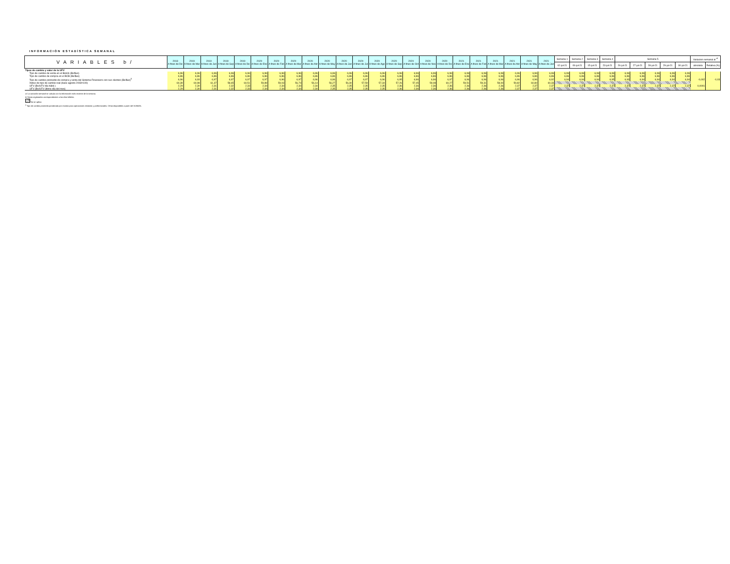INFORMACIÓN ESTADÍSTICA SEMANAL
| VARIABLES b/ | 2018 A fines de Dic | 2019 A fines de Mar | 2019 A fines de Jun | 2019 A fines de Sep | 2019 A fines de Dic | 2020 A fines de Ene | 2020 A fines de Feb | 2020 A fines de Mar | 2020 A fines de Abr | 2020 A fines de May | 2020 A fines de Jun | 2020 A fines de Jul | 2020 A fines de Ago | 2020 A fines de Sep | 2020 A fines de Oct | 2020 A fines de Nov | 2020 A fines de Dic | 2021 A fines de Ene | 2021 A fines de Feb | 2021 A fines de Mar | 2021 A fines de Abr | 2021 A fines de May | 2021 A fines de Jun | Semana 1 | Semana 2 | Semana 3 | Semana 4 | Semana 5 | | | | | Variacion semanal al <sup>a/</sup> | |
| --- | --- | --- | --- | --- | --- | --- | --- | --- | --- | --- | --- | --- | --- | --- | --- | --- | --- | --- | --- | --- | --- | --- | --- | --- | --- | --- | --- | --- | --- | --- | --- | --- | --- | --- |
| | | | | | | | | | | | | | | | | | | | | | | | | 02-jul-21 | 09-jul-21 | 15-jul-21 | 23-jul-21 | 26-jul-21 | 27-jul-21 | 28-jul-21 | 29-jul-21 | 30-jul-21 | absoluta | Relativa (%) |
| Tipos de cambio y valor de la UFV | | | | | | | | | | | | | | | | | | | | | | | | | | | | | | | | | | |
| Tipo de cambio de venta en el Bolsín (Bs/$us) | 6,96 | 6,96 | 6,96 | 6,96 | 6,96 | 6,96 | 6,96 | 6,96 | 6,96 | 6,96 | 6,96 | 6,96 | 6,96 | 6,96 | 6,96 | 6,96 | 6,96 | 6,96 | 6,96 | 6,96 | 6,96 | 6,96 | 6,96 | 6,96 | 6,96 | 6,96 | 6,96 | 6,96 | 6,96 | 6,96 | 6,96 | 6,96 | | |
| Tipo de cambio de compra en el BCB (Bs/$us) | 6,86 | 6,86 | 6,86 | 6,86 | 6,86 | 6,86 | 6,86 | 6,86 | 6,86 | 6,86 | 6,86 | 6,86 | 6,86 | 6,86 | 6,86 | 6,86 | 6,86 | 6,86 | 6,86 | 6,86 | 6,86 | 6,86 | 6,86 | 6,86 | 6,86 | 6,86 | 6,86 | 6,86 | 6,86 | 6,86 | 6,86 | 6,86 | | |
| Tipo de cambio promedio de compra y venta del Sistema Financiero con sus clientes (Bs/$us)<sup>§</sup> | 6,96 | 6,93 | 6,97 | 6,97 | 6,97 | 6,97 | 6,96 | 6,97 | 6,96 | 6,96 | 6,97 | 6,97 | 6,96 | 6,95 | 6,96 | 6,96 | 6,97 | 6,96 | 6,96 | 6,96 | 6,96 | 6,96 | 6,92 | 6,94 | 6,94 | 6,94 | 6,95 | 6,93 | 6,94 | 6,94 | 6,94 | 6,94 | -0,002 | -0,03 |
| Índice de tipo de cambio real (base agosto 2003=100) | 60,39 | 60,98 | 61,37 | 58,65 | 60,51 | 59,89 | 59,03 | 56,74 | 56,14 | 56,27 | 56,30 | 57,59 | 57,34 | 57,26 | 57,45 | 59,08 | 60,27 | 59,51 | 59,31 | 58,94 | 59,82 | 60,80 | 60,33 | | | | | | | | | | | |
| UFV (Bs/UFV día hábil ) | 2,29 | 2,30 | 2,31 | 2,32 | 2,33 | 2,34 | 2,34 | 2,34 | 2,34 | 2,35 | 2,35 | 2,35 | 2,35 | 2,36 | 2,36 | 2,36 | 2,36 | 2,36 | 2,36 | 2,36 | 2,37 | 2,37 | 2,37 | 2,37 | 2,37 | 2,37 | 2,37 | 2,37 | 2,37 | 2,37 | 2,37 | 2,37 | 0,0001 | |
| UFV (Bs/UFV último día del mes) | 2,29 | 2,30 | 2,31 | 2,32 | 2,33 | 2,34 | 2,34 | 2,34 | 2,34 | 2,35 | 2,35 | 2,35 | 2,35 | 2,36 | 2,36 | 2,36 | 2,36 | 2,36 | 2,36 | 2,36 | 2,37 | 2,37 | 2,37 | | | | | | | | | | | |
a/ La variación semanal se calcula con la información más reciente de la semana.
b/ Datos registrados correspondientes a los días hábiles.
No se aplica
<sup>§</sup> Tipo de cambio promedio ponderado por montos para operaciones estándar y preferenciales. Cifras disponibles a partir del 31/05/05.